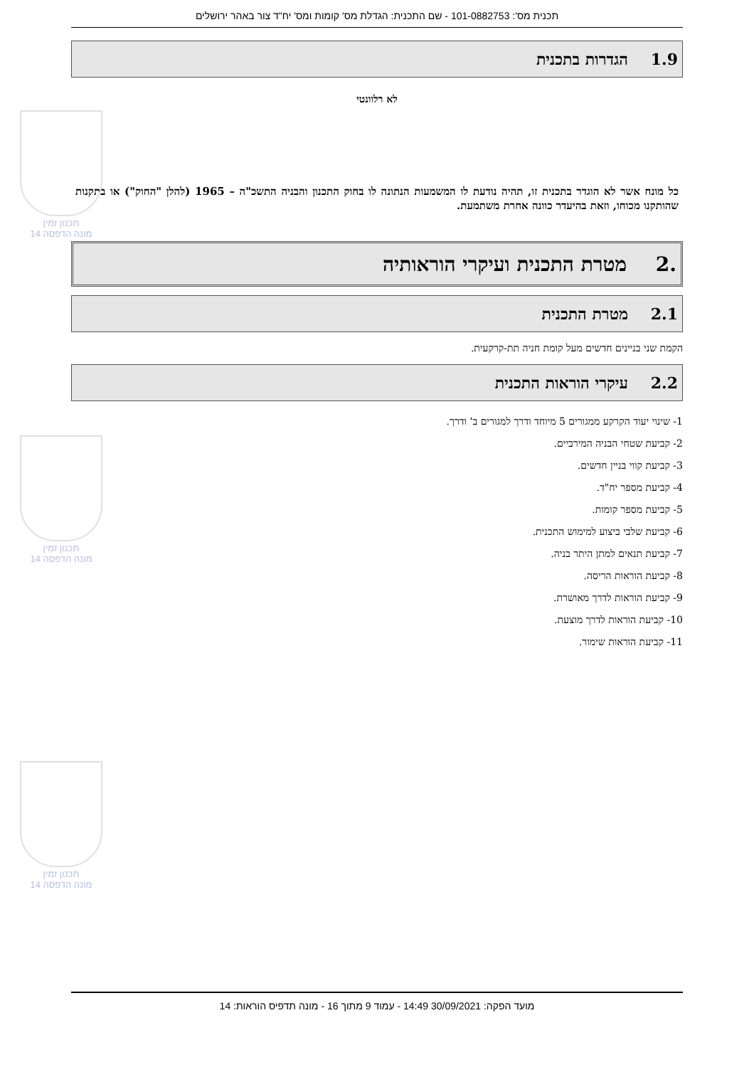תכנית מס': 101-0882753 - שם התכנית: הגדלת מס' קומות ומס' יח"ד צור באהר ירושלים
1.9 הגדרות בתכנית
לא רלוונטי
כל מונח אשר לא הוגדר בתכנית זו, תהיה נודעת לו המשמעות הנתונה לו בחוק התכנון והבניה התשכ"ה – 1965 (להלן "החוק") או בתקנות שהותקנו מכוחו, וזאת בהיעדר כוונה אחרת משתמעת.
.2 מטרת התכנית ועיקרי הוראותיה
2.1 מטרת התכנית
הקמת שני בניינים חדשים מעל קומת חניה תת-קרקעית.
2.2 עיקרי הוראות התכנית
1- שינוי יעוד הקרקע ממגורים 5 מיוחד ודרך למגורים ב' ודרך.
2- קביעת שטחי הבניה המירביים.
3- קביעת קווי בניין חדשים.
4- קביעת מספר יח"ד.
5- קביעת מספר קומות.
6- קביעת שלבי ביצוע למימוש התכנית.
7- קביעת תנאים למתן היתר בניה.
8- קביעת הוראות הריסה.
9- קביעת הוראות לדרך מאושרת.
10- קביעת הוראות לדרך מוצעת.
11- קביעת הוראות שימור.
תכנון זמין
מונה הדפסה 14
תכנון זמין
מונה הדפסה 14
תכנון זמין
מונה הדפסה 14
מועד הפקה: 30/09/2021 14:49 - עמוד 9 מתוך 16 - מונה תדפיס הוראות: 14